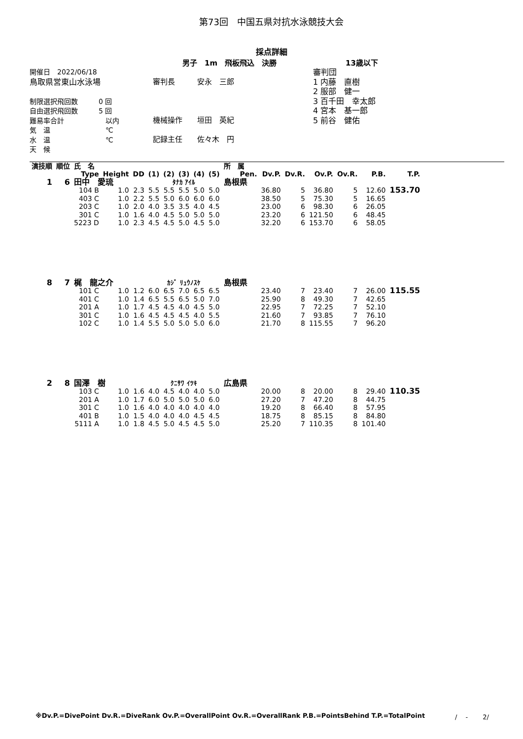第73回　中国五県対抗水泳競技大会
採点詳細
男子　1m　飛板飛込　決勝 13歳以下
開催日　2022/06/18
鳥取県営東山水泳場
制限選択飛回数　　　0 回
自由選択飛回数　　　5 回
難易率合計　　　　　　以内
気　温　　　　　　　　℃
水　温　　　　　　　　℃
天　候
審判長　　　安永　三郎
機械操作　　垣田　英紀
記録主任　　佐々木　円
審判団
1 内藤　直樹
2 服部　健一
3 百千田　幸太郎
4 宮本　基一郎
5 前谷　健佑
| 演技順 | 順位 | 氏 名 | | | | | | | | 所 属 | | | | | | | |
| --- | --- | --- | --- | --- | --- | --- | --- | --- | --- | --- | --- | --- | --- | --- | --- | --- | --- |
| | | Type | Height | DD | (1) | (2) | (3) | (4) | (5) | | Pen. | Dv.P. | Dv.R. | Ov.P. | Ov.R. | P.B. | T.P. |
| 1 | 6 | 田中 愛琉 | | | ﾀﾅｶ ｱｲﾙ | | | | | 島根県 | | | | | | | |
| | | 104 B | 1.0 | 2.3 | 5.5 | 5.5 | 5.5 | 5.0 | 5.0 | | | 36.80 | 5 | 36.80 | 5 | 12.60 | 153.70 |
| | | 403 C | 1.0 | 2.2 | 5.5 | 5.0 | 6.0 | 6.0 | 6.0 | | | 38.50 | 5 | 75.30 | 5 | 16.65 | |
| | | 203 C | 1.0 | 2.0 | 4.0 | 3.5 | 3.5 | 4.0 | 4.5 | | | 23.00 | 6 | 98.30 | 6 | 26.05 | |
| | | 301 C | 1.0 | 1.6 | 4.0 | 4.5 | 5.0 | 5.0 | 5.0 | | | 23.20 | 6 | 121.50 | 6 | 48.45 | |
| | | 5223 D | 1.0 | 2.3 | 4.5 | 4.5 | 5.0 | 4.5 | 5.0 | | | 32.20 | 6 | 153.70 | 6 | 58.05 | |
| 8 | 7 | 梶 龍之介 | | | ｶｼﾞ ﾘｭｳﾉｽｹ | | | | | 島根県 | | | | | | | |
| | | 101 C | 1.0 | 1.2 | 6.0 | 6.5 | 7.0 | 6.5 | 6.5 | | | 23.40 | 7 | 23.40 | 7 | 26.00 | 115.55 |
| | | 401 C | 1.0 | 1.4 | 6.5 | 5.5 | 6.5 | 5.0 | 7.0 | | | 25.90 | 8 | 49.30 | 7 | 42.65 | |
| | | 201 A | 1.0 | 1.7 | 4.5 | 4.5 | 4.0 | 4.5 | 5.0 | | | 22.95 | 7 | 72.25 | 7 | 52.10 | |
| | | 301 C | 1.0 | 1.6 | 4.5 | 4.5 | 4.5 | 4.0 | 5.5 | | | 21.60 | 7 | 93.85 | 7 | 76.10 | |
| | | 102 C | 1.0 | 1.4 | 5.5 | 5.0 | 5.0 | 5.0 | 6.0 | | | 21.70 | 8 | 115.55 | 7 | 96.20 | |
| 2 | 8 | 国澤 樹 | | | ｸﾆｻﾜ ｲﾂｷ | | | | | 広島県 | | | | | | | |
| | | 103 C | 1.0 | 1.6 | 4.0 | 4.5 | 4.0 | 4.0 | 5.0 | | | 20.00 | 8 | 20.00 | 8 | 29.40 | 110.35 |
| | | 201 A | 1.0 | 1.7 | 6.0 | 5.0 | 5.0 | 5.0 | 6.0 | | | 27.20 | 7 | 47.20 | 8 | 44.75 | |
| | | 301 C | 1.0 | 1.6 | 4.0 | 4.0 | 4.0 | 4.0 | 4.0 | | | 19.20 | 8 | 66.40 | 8 | 57.95 | |
| | | 401 B | 1.0 | 1.5 | 4.0 | 4.0 | 4.0 | 4.5 | 4.5 | | | 18.75 | 8 | 85.15 | 8 | 84.80 | |
| | | 5111 A | 1.0 | 1.8 | 4.5 | 5.0 | 4.5 | 4.5 | 5.0 | | | 25.20 | 7 | 110.35 | 8 | 101.40 | |
※Dv.P.=DivePoint Dv.R.=DiveRank Ov.P.=OverallPoint Ov.R.=OverallRank P.B.=PointsBehind T.P.=TotalPoint /　 -　　 2/